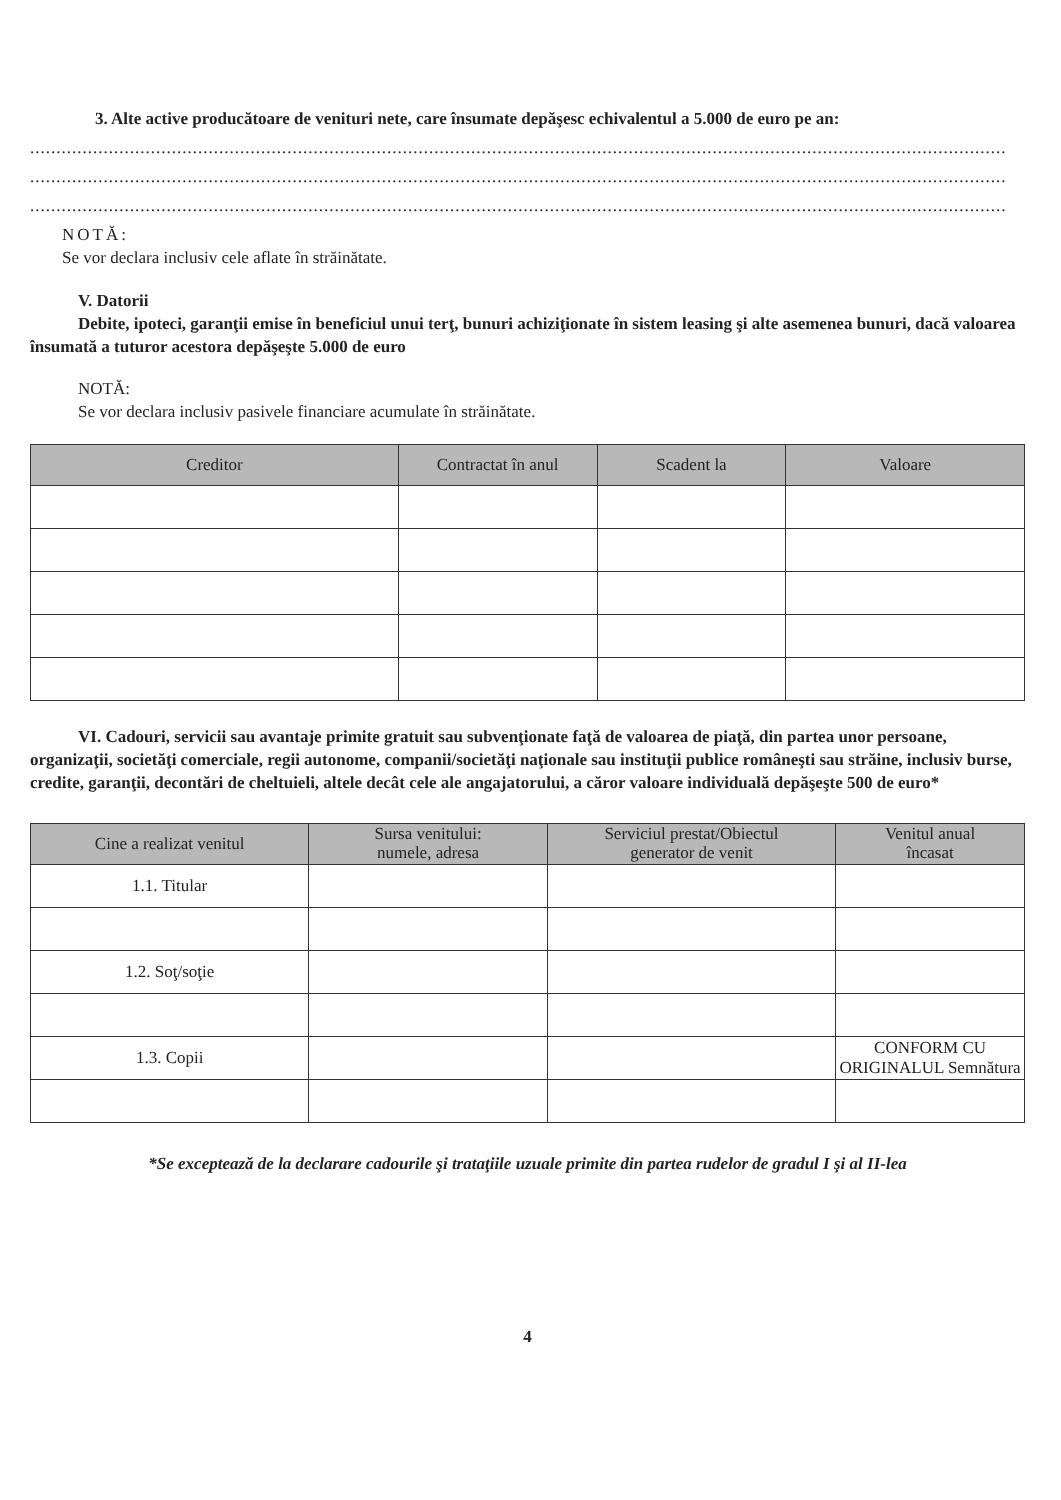3. Alte active producătoare de venituri nete, care însumate depăşesc echivalentul a 5.000 de euro pe an:
..........................................................................................................................................................................................
..........................................................................................................................................................................................
..........................................................................................................................................................................................
NOTĂ:
Se vor declara inclusiv cele aflate în străinătate.
V. Datorii
Debite, ipoteci, garanţii emise în beneficiul unui terţ, bunuri achiziţionate în sistem leasing şi alte asemenea bunuri, dacă valoarea însumată a tuturor acestora depăşeşte 5.000 de euro
NOTĂ:
Se vor declara inclusiv pasivele financiare acumulate în străinătate.
| Creditor | Contractat în anul | Scadent la | Valoare |
| --- | --- | --- | --- |
VI. Cadouri, servicii sau avantaje primite gratuit sau subvenţionate faţă de valoarea de piaţă, din partea unor persoane, organizaţii, societăţi comerciale, regii autonome, companii/societăţi naţionale sau instituţii publice româneşti sau străine, inclusiv burse, credite, garanţii, decontări de cheltuieli, altele decât cele ale angajatorului, a căror valoare individuală depăşeşte 500 de euro*
| Cine a realizat venitul | Sursa venitului: numele, adresa | Serviciul prestat/Obiectul generator de venit | Venitul anual încasat |
| --- | --- | --- | --- |
| 1.1. Titular | | | |
| 1.2. Soţ/soţie | | | |
| 1.3. Copii | | | CONFORM CU ORIGINALUL Semnătura |
*Se exceptează de la declarare cadourile şi trataţiile uzuale primite din partea rudelor de gradul I şi al II-lea
4